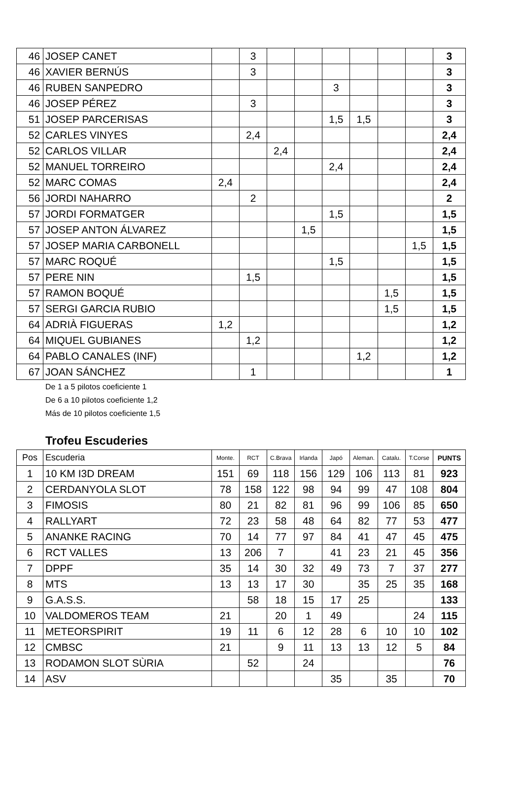| 46 | JOSEP CANET | | 3 | | | | | | | 3 |
| 46 | XAVIER BERNÚS | | 3 | | | | | | | 3 |
| 46 | RUBEN SANPEDRO | | | | | 3 | | | | 3 |
| 46 | JOSEP PÉREZ | | 3 | | | | | | | 3 |
| 51 | JOSEP PARCERISAS | | | | | 1,5 | 1,5 | | | 3 |
| 52 | CARLES VINYES | | 2,4 | | | | | | | 2,4 |
| 52 | CARLOS VILLAR | | | 2,4 | | | | | | 2,4 |
| 52 | MANUEL TORREIRO | | | | | 2,4 | | | | 2,4 |
| 52 | MARC COMAS | 2,4 | | | | | | | | 2,4 |
| 56 | JORDI NAHARRO | | 2 | | | | | | | 2 |
| 57 | JORDI FORMATGER | | | | | 1,5 | | | | 1,5 |
| 57 | JOSEP ANTON ÁLVAREZ | | | | 1,5 | | | | | 1,5 |
| 57 | JOSEP MARIA CARBONELL | | | | | | | | 1,5 | 1,5 |
| 57 | MARC ROQUÉ | | | | | 1,5 | | | | 1,5 |
| 57 | PERE NIN | | 1,5 | | | | | | | 1,5 |
| 57 | RAMON BOQUÉ | | | | | | | 1,5 | | 1,5 |
| 57 | SERGI GARCIA RUBIO | | | | | | | 1,5 | | 1,5 |
| 64 | ADRIÀ FIGUERAS | 1,2 | | | | | | | | 1,2 |
| 64 | MIQUEL GUBIANES | | 1,2 | | | | | | | 1,2 |
| 64 | PABLO CANALES (INF) | | | | | | 1,2 | | | 1,2 |
| 67 | JOAN SÁNCHEZ | | 1 | | | | | | | 1 |
De 1 a 5 pilotos coeficiente 1
De 6 a 10 pilotos coeficiente 1,2
Más de 10 pilotos coeficiente 1,5
Trofeu Escuderies
| Pos | Escuderia | Monte. | RCT | C.Brava | Irlanda | Japó | Aleman. | Catalu. | T.Corse | PUNTS |
| --- | --- | --- | --- | --- | --- | --- | --- | --- | --- | --- |
| 1 | 10 KM I3D DREAM | 151 | 69 | 118 | 156 | 129 | 106 | 113 | 81 | 923 |
| 2 | CERDANYOLA SLOT | 78 | 158 | 122 | 98 | 94 | 99 | 47 | 108 | 804 |
| 3 | FIMOSIS | 80 | 21 | 82 | 81 | 96 | 99 | 106 | 85 | 650 |
| 4 | RALLYART | 72 | 23 | 58 | 48 | 64 | 82 | 77 | 53 | 477 |
| 5 | ANANKE RACING | 70 | 14 | 77 | 97 | 84 | 41 | 47 | 45 | 475 |
| 6 | RCT VALLES | 13 | 206 | 7 | | 41 | 23 | 21 | 45 | 356 |
| 7 | DPPF | 35 | 14 | 30 | 32 | 49 | 73 | 7 | 37 | 277 |
| 8 | MTS | 13 | 13 | 17 | 30 | | 35 | 25 | 35 | 168 |
| 9 | G.A.S.S. | | 58 | 18 | 15 | 17 | 25 | | | 133 |
| 10 | VALDOMEROS TEAM | 21 | | 20 | 1 | 49 | | | 24 | 115 |
| 11 | METEORSPIRIT | 19 | 11 | 6 | 12 | 28 | 6 | 10 | 10 | 102 |
| 12 | CMBSC | 21 | | 9 | 11 | 13 | 13 | 12 | 5 | 84 |
| 13 | RODAMON SLOT SÙRIA | | 52 | | 24 | | | | | 76 |
| 14 | ASV | | | | | 35 | | 35 | | 70 |